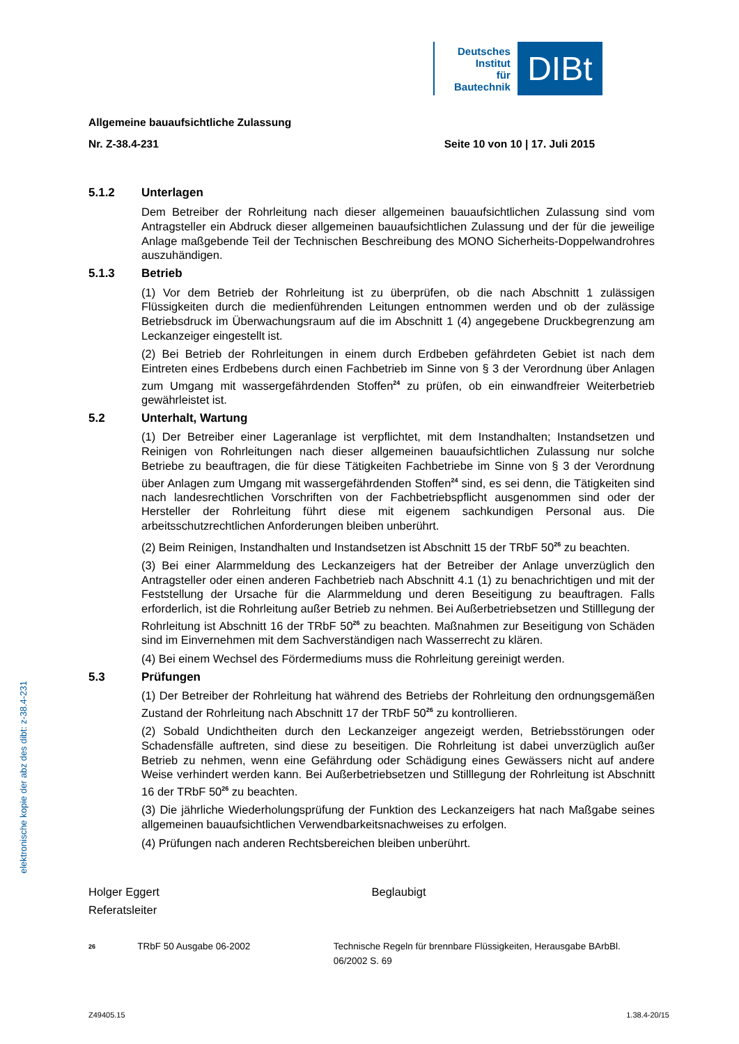Deutsches
Institut
für
Bautechnik
DIBt
Allgemeine bauaufsichtliche Zulassung
Nr. Z-38.4-231 Seite 10 von 10 | 17. Juli 2015
5.1.2 Unterlagen
Dem Betreiber der Rohrleitung nach dieser allgemeinen bauaufsichtlichen Zulassung sind vom Antragsteller ein Abdruck dieser allgemeinen bauaufsichtlichen Zulassung und der für die jeweilige Anlage maßgebende Teil der Technischen Beschreibung des MONO Sicherheits-Doppelwandrohres auszuhändigen.
5.1.3 Betrieb
(1) Vor dem Betrieb der Rohrleitung ist zu überprüfen, ob die nach Abschnitt 1 zulässigen Flüssigkeiten durch die medienführenden Leitungen entnommen werden und ob der zulässige Betriebsdruck im Überwachungsraum auf die im Abschnitt 1 (4) angegebene Druckbegrenzung am Leckanzeiger eingestellt ist.
(2) Bei Betrieb der Rohrleitungen in einem durch Erdbeben gefährdeten Gebiet ist nach dem Eintreten eines Erdbebens durch einen Fachbetrieb im Sinne von § 3 der Verordnung über Anlagen zum Umgang mit wassergefährdenden Stoffen<sup>24</sup> zu prüfen, ob ein einwandfreier Weiterbetrieb gewährleistet ist.
5.2 Unterhalt, Wartung
(1) Der Betreiber einer Lageranlage ist verpflichtet, mit dem Instandhalten; Instandsetzen und Reinigen von Rohrleitungen nach dieser allgemeinen bauaufsichtlichen Zulassung nur solche Betriebe zu beauftragen, die für diese Tätigkeiten Fachbetriebe im Sinne von § 3 der Verordnung über Anlagen zum Umgang mit wassergefährdenden Stoffen<sup>24</sup> sind, es sei denn, die Tätigkeiten sind nach landesrechtlichen Vorschriften von der Fachbetriebspflicht ausgenommen sind oder der Hersteller der Rohrleitung führt diese mit eigenem sachkundigen Personal aus. Die arbeitsschutzrechtlichen Anforderungen bleiben unberührt.
(2) Beim Reinigen, Instandhalten und Instandsetzen ist Abschnitt 15 der TRbF 50<sup>26</sup> zu beachten.
(3) Bei einer Alarmmeldung des Leckanzeigers hat der Betreiber der Anlage unverzüglich den Antragsteller oder einen anderen Fachbetrieb nach Abschnitt 4.1 (1) zu benachrichtigen und mit der Feststellung der Ursache für die Alarmmeldung und deren Beseitigung zu beauftragen. Falls erforderlich, ist die Rohrleitung außer Betrieb zu nehmen. Bei Außerbetriebsetzen und Stilllegung der Rohrleitung ist Abschnitt 16 der TRbF 50<sup>26</sup> zu beachten. Maßnahmen zur Beseitigung von Schäden sind im Einvernehmen mit dem Sachverständigen nach Wasserrecht zu klären.
(4) Bei einem Wechsel des Fördermediums muss die Rohrleitung gereinigt werden.
5.3 Prüfungen
(1) Der Betreiber der Rohrleitung hat während des Betriebs der Rohrleitung den ordnungsgemäßen Zustand der Rohrleitung nach Abschnitt 17 der TRbF 50<sup>26</sup> zu kontrollieren.
(2) Sobald Undichtheiten durch den Leckanzeiger angezeigt werden, Betriebsstörungen oder Schadensfälle auftreten, sind diese zu beseitigen. Die Rohrleitung ist dabei unverzüglich außer Betrieb zu nehmen, wenn eine Gefährdung oder Schädigung eines Gewässers nicht auf andere Weise verhindert werden kann. Bei Außerbetriebsetzen und Stilllegung der Rohrleitung ist Abschnitt 16 der TRbF 50<sup>26</sup> zu beachten.
(3) Die jährliche Wiederholungsprüfung der Funktion des Leckanzeigers hat nach Maßgabe seines allgemeinen bauaufsichtlichen Verwendbarkeitsnachweises zu erfolgen.
(4) Prüfungen nach anderen Rechtsbereichen bleiben unberührt.
Holger Eggert
Referatsleiter
Beglaubigt
<sup>26</sup> TRbF 50 Ausgabe 06-2002 Technische Regeln für brennbare Flüssigkeiten, Herausgabe BArbBl. 06/2002 S. 69
elektronische kopie der abz des dibt: z-38.4-231
Z49405.15 1.38.4-20/15